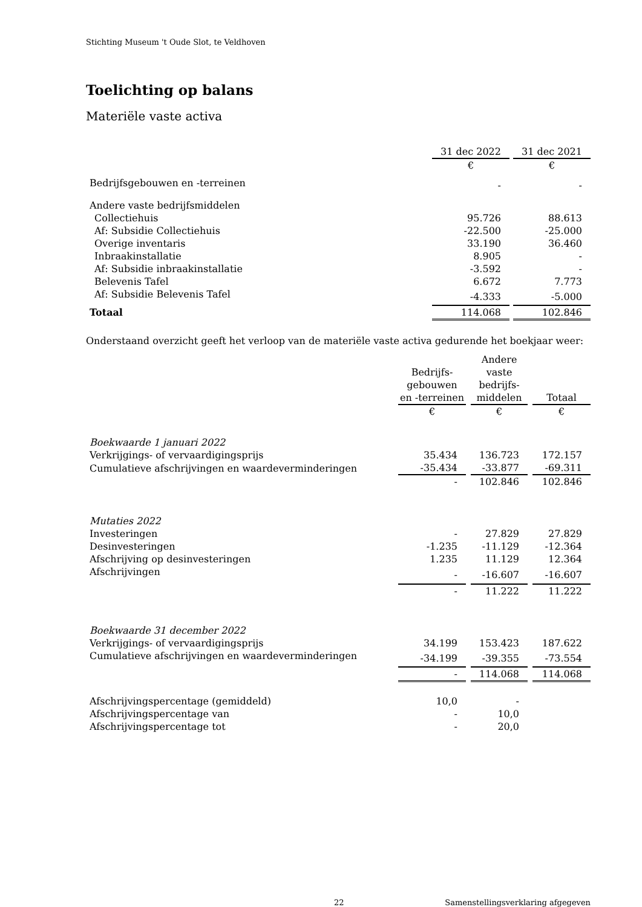Stichting Museum 't Oude Slot, te Veldhoven
Toelichting op balans
Materiële vaste activa
| | 31 dec 2022 | | 31 dec 2021 |
| | € | | € |
| Bedrijfsgebouwen en -terreinen | - | | - |
| Andere vaste bedrijfsmiddelen | | | |
| Collectiehuis | 95.726 | | 88.613 |
| Af: Subsidie Collectiehuis | -22.500 | | -25.000 |
| Overige inventaris | 33.190 | | 36.460 |
| Inbraakinstallatie | 8.905 | | - |
| Af: Subsidie inbraakinstallatie | -3.592 | | - |
| Belevenis Tafel | 6.672 | | 7.773 |
| Af: Subsidie Belevenis Tafel | -4.333 | | -5.000 |
| Totaal | 114.068 | | 102.846 |
Onderstaand overzicht geeft het verloop van de materiële vaste activa gedurende het boekjaar weer:
| | Bedrijfs- gebouwen en -terreinen | | Andere vaste bedrijfs- middelen | | Totaal |
| | € | | € | | € |
| Boekwaarde 1 januari 2022 | | | | | |
| Verkrijgings- of vervaardigingsprijs | 35.434 | | 136.723 | | 172.157 |
| Cumulatieve afschrijvingen en waardeverminderingen | -35.434 | | -33.877 | | -69.311 |
| | - | | 102.846 | | 102.846 |
| Mutaties 2022 | | | | | |
| Investeringen | - | | 27.829 | | 27.829 |
| Desinvesteringen | -1.235 | | -11.129 | | -12.364 |
| Afschrijving op desinvesteringen | 1.235 | | 11.129 | | 12.364 |
| Afschrijvingen | - | | -16.607 | | -16.607 |
| | - | | 11.222 | | 11.222 |
| Boekwaarde 31 december 2022 | | | | | |
| Verkrijgings- of vervaardigingsprijs | 34.199 | | 153.423 | | 187.622 |
| Cumulatieve afschrijvingen en waardeverminderingen | -34.199 | | -39.355 | | -73.554 |
| | - | | 114.068 | | 114.068 |
| Afschrijvingspercentage (gemiddeld) | 10,0 | | - | | |
| Afschrijvingspercentage van | - | | 10,0 | | |
| Afschrijvingspercentage tot | - | | 20,0 | | |
22 Samenstellingsverklaring afgegeven